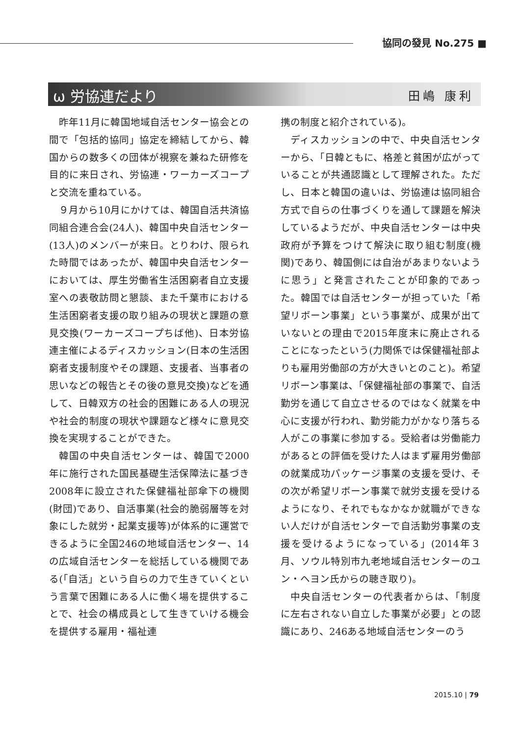協同の發見 No.275 ■
ω 労協連だより 田嶋 康利
昨年11月に韓国地域自活センター協会との間で「包括的協同」協定を締結してから、韓国からの数多くの団体が視察を兼ねた研修を目的に来日され、労協連・ワーカーズコープと交流を重ねている。
９月から10月にかけては、韓国自活共済協同組合連合会(24人)、韓国中央自活センター(13人)のメンバーが来日。とりわけ、限られた時間ではあったが、韓国中央自活センターにおいては、厚生労働省生活困窮者自立支援室への表敬訪問と懇談、また千葉市における生活困窮者支援の取り組みの現状と課題の意見交換(ワーカーズコープちば他)、日本労協連主催によるディスカッション(日本の生活困窮者支援制度やその課題、支援者、当事者の思いなどの報告とその後の意見交換)などを通して、日韓双方の社会的困難にある人の現況や社会的制度の現状や課題など様々に意見交換を実現することができた。
韓国の中央自活センターは、韓国で2000年に施行された国民基礎生活保障法に基づき2008年に設立された保健福祉部傘下の機関(財団)であり、自活事業(社会的脆弱層等を対象にした就労・起業支援等)が体系的に運営できるように全国246の地域自活センター、14の広域自活センターを総括している機関である(「自活」という自らの力で生きていくという言葉で困難にある人に働く場を提供することで、社会の構成員として生きていける機会を提供する雇用・福祉連
携の制度と紹介されている)。
ディスカッションの中で、中央自活センターから､「日韓ともに、格差と貧困が広がっていることが共通認識として理解された。ただし、日本と韓国の違いは、労協連は協同組合方式で自らの仕事づくりを通して課題を解決しているようだが、中央自活センターは中央政府が予算をつけて解決に取り組む制度(機関)であり、韓国側には自治があまりないように思う」と発言されたことが印象的であった。韓国では自活センターが担っていた「希望リボーン事業」という事業が、成果が出ていないとの理由で2015年度末に廃止されることになったという(力関係では保健福祉部よりも雇用労働部の方が大きいとのこと)。希望リボーン事業は､「保健福祉部の事業で、自活勤労を通じて自立させるのではなく就業を中心に支援が行われ、勤労能力がかなり落ちる人がこの事業に参加する。受給者は労働能力があるとの評価を受けた人はまず雇用労働部の就業成功パッケージ事業の支援を受け、その次が希望リボーン事業で就労支援を受けるようになり、それでもなかなか就職ができない人だけが自活センターで自活勤労事業の支援を受けるようになっている」(2014年３月、ソウル特別市九老地域自活センターのユン・ヘヨン氏からの聴き取り)。
中央自活センターの代表者からは､「制度に左右されない自立した事業が必要」との認識にあり、246ある地域自活センターのう
2015.10 | 79